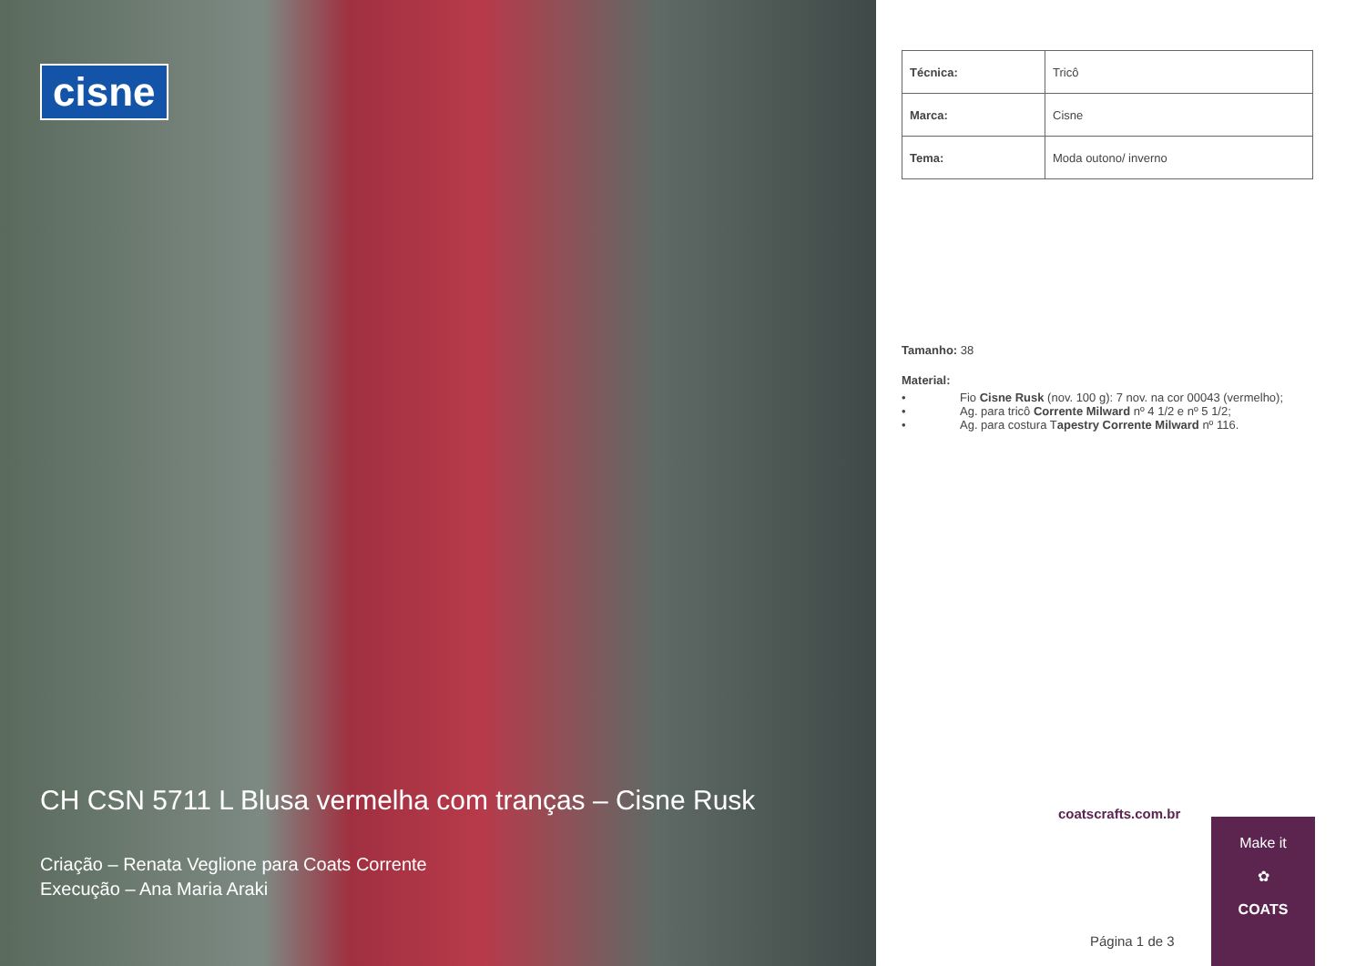cisne
CH CSN 5711 L Blusa vermelha com tranças – Cisne Rusk
Criação – Renata Veglione para Coats Corrente
Execução – Ana Maria Araki
| Técnica: | Tricô |
| Marca: | Cisne |
| Tema: | Moda outono/ inverno |
Tamanho: 38
Material:
• Fio Cisne Rusk (nov. 100 g): 7 nov. na cor 00043 (vermelho);
• Ag. para tricô Corrente Milward nº 4 1/2 e nº 5 1/2;
• Ag. para costura Tapestry Corrente Milward nº 116.
coatscrafts.com.br
Página 1 de 3
Make it
✿
COATS